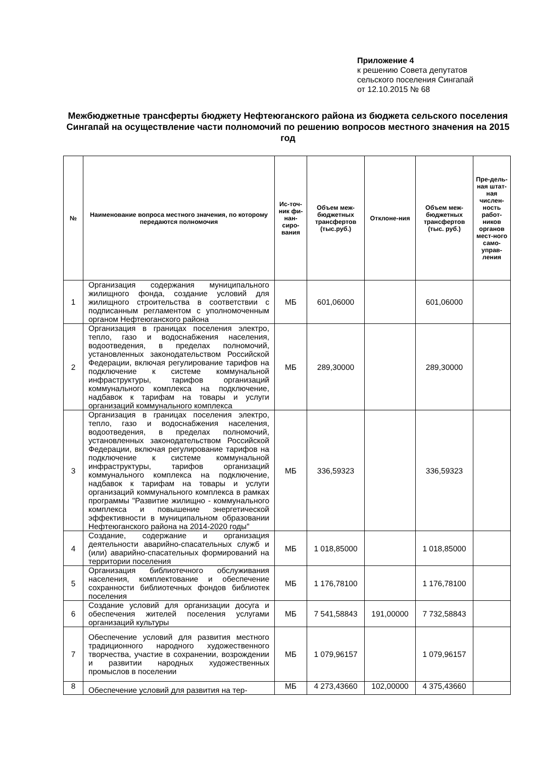Приложение 4
к решению Совета депутатов
сельского поселения Сингапай
от 12.10.2015 № 68
Межбюджетные трансферты бюджету Нефтеюганского района из бюджета сельского поселения Сингапай на осуществление части полномочий по решению вопросов местного значения на 2015 год
| № | Наименование вопроса местного значения, по которому передаются полномочия | Ис-точ-ник фи-нан-сиро-вания | Объем меж-бюджетных трансфертов (тыс.руб.) | Отклоне-ния | Объем меж-бюджетных трансфертов (тыс. руб.) | Пре-дель-ная штат-ная числен-ность работ-ников органов мест-ного само-управ-ления |
| --- | --- | --- | --- | --- | --- | --- |
| 1 | Организация содержания муниципального жилищного фонда, создание условий для жилищного строительства в соответствии с подписанным регламентом с уполномоченным органом Нефтеюганского района | МБ | 601,06000 | | 601,06000 | |
| 2 | Организация в границах поселения электро, тепло, газо и водоснабжения населения, водоотведения, в пределах полномочий, установленных законодательством Российской Федерации, включая регулирование тарифов на подключение к системе коммунальной инфраструктуры, тарифов организаций коммунального комплекса на подключение, надбавок к тарифам на товары и услуги организаций коммунального комплекса | МБ | 289,30000 | | 289,30000 | |
| 3 | Организация в границах поселения электро, тепло, газо и водоснабжения населения, водоотведения, в пределах полномочий, установленных законодательством Российской Федерации, включая регулирование тарифов на подключение к системе коммунальной инфраструктуры, тарифов организаций коммунального комплекса на подключение, надбавок к тарифам на товары и услуги организаций коммунального комплекса в рамках программы "Развитие жилищно - коммунального комплекса и повышение энергетической эффективности в муниципальном образовании Нефтеюганского района на 2014-2020 годы" | МБ | 336,59323 | | 336,59323 | |
| 4 | Создание, содержание и организация деятельности аварийно-спасательных служб и (или) аварийно-спасательных формирований на территории поселения | МБ | 1 018,85000 | | 1 018,85000 | |
| 5 | Организация библиотечного обслуживания населения, комплектование и обеспечение сохранности библиотечных фондов библиотек поселения | МБ | 1 176,78100 | | 1 176,78100 | |
| 6 | Создание условий для организации досуга и обеспечения жителей поселения услугами организаций культуры | МБ | 7 541,58843 | 191,00000 | 7 732,58843 | |
| 7 | Обеспечение условий для развития местного традиционного народного художественного творчества, участие в сохранении, возрождении и развитии народных художественных промыслов в поселении | МБ | 1 079,96157 | | 1 079,96157 | |
| 8 | Обеспечение условий для развития на тер- | МБ | 4 273,43660 | 102,00000 | 4 375,43660 | |